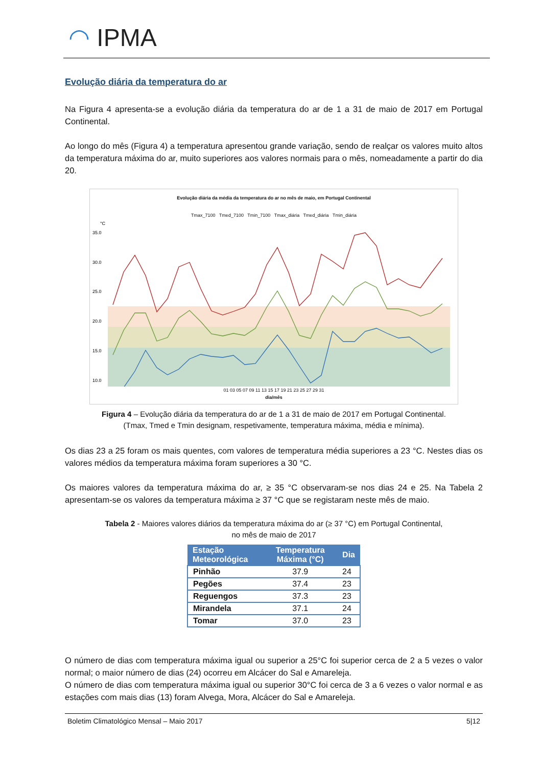◠ IPMA
Evolução diária da temperatura do ar
Na Figura 4 apresenta-se a evolução diária da temperatura do ar de 1 a 31 de maio de 2017 em Portugal Continental.
Ao longo do mês (Figura 4) a temperatura apresentou grande variação, sendo de realçar os valores muito altos da temperatura máxima do ar, muito superiores aos valores normais para o mês, nomeadamente a partir do dia 20.
Evolução diária da média da temperatura do ar no mês de maio, em Portugal Continental
Tmax_7100 Tmed_7100 Tmin_7100 Tmax_diária Tmed_diária Tmin_diária
°C
35.0
30.0
25.0
20.0
15.0
10.0
01 03 05 07 09 11 13 15 17 19 21 23 25 27 29 31
dia/mês
Figura 4 – Evolução diária da temperatura do ar de 1 a 31 de maio de 2017 em Portugal Continental.
(Tmax, Tmed e Tmin designam, respetivamente, temperatura máxima, média e mínima).
Os dias 23 a 25 foram os mais quentes, com valores de temperatura média superiores a 23 °C. Nestes dias os valores médios da temperatura máxima foram superiores a 30 °C.
Os maiores valores da temperatura máxima do ar, ≥ 35 °C observaram-se nos dias 24 e 25. Na Tabela 2 apresentam-se os valores da temperatura máxima ≥ 37 °C que se registaram neste mês de maio.
Tabela 2 - Maiores valores diários da temperatura máxima do ar (≥ 37 °C) em Portugal Continental,
no mês de maio de 2017
| Estação Meteorológica | Temperatura Máxima (°C) | Dia |
| --- | --- | --- |
| Pinhão | 37.9 | 24 |
| Pegões | 37.4 | 23 |
| Reguengos | 37.3 | 23 |
| Mirandela | 37.1 | 24 |
| Tomar | 37.0 | 23 |
O número de dias com temperatura máxima igual ou superior a 25°C foi superior cerca de 2 a 5 vezes o valor normal; o maior número de dias (24) ocorreu em Alcácer do Sal e Amareleja.
O número de dias com temperatura máxima igual ou superior 30°C foi cerca de 3 a 6 vezes o valor normal e as estações com mais dias (13) foram Alvega, Mora, Alcácer do Sal e Amareleja.
Boletim Climatológico Mensal – Maio 2017 5|12